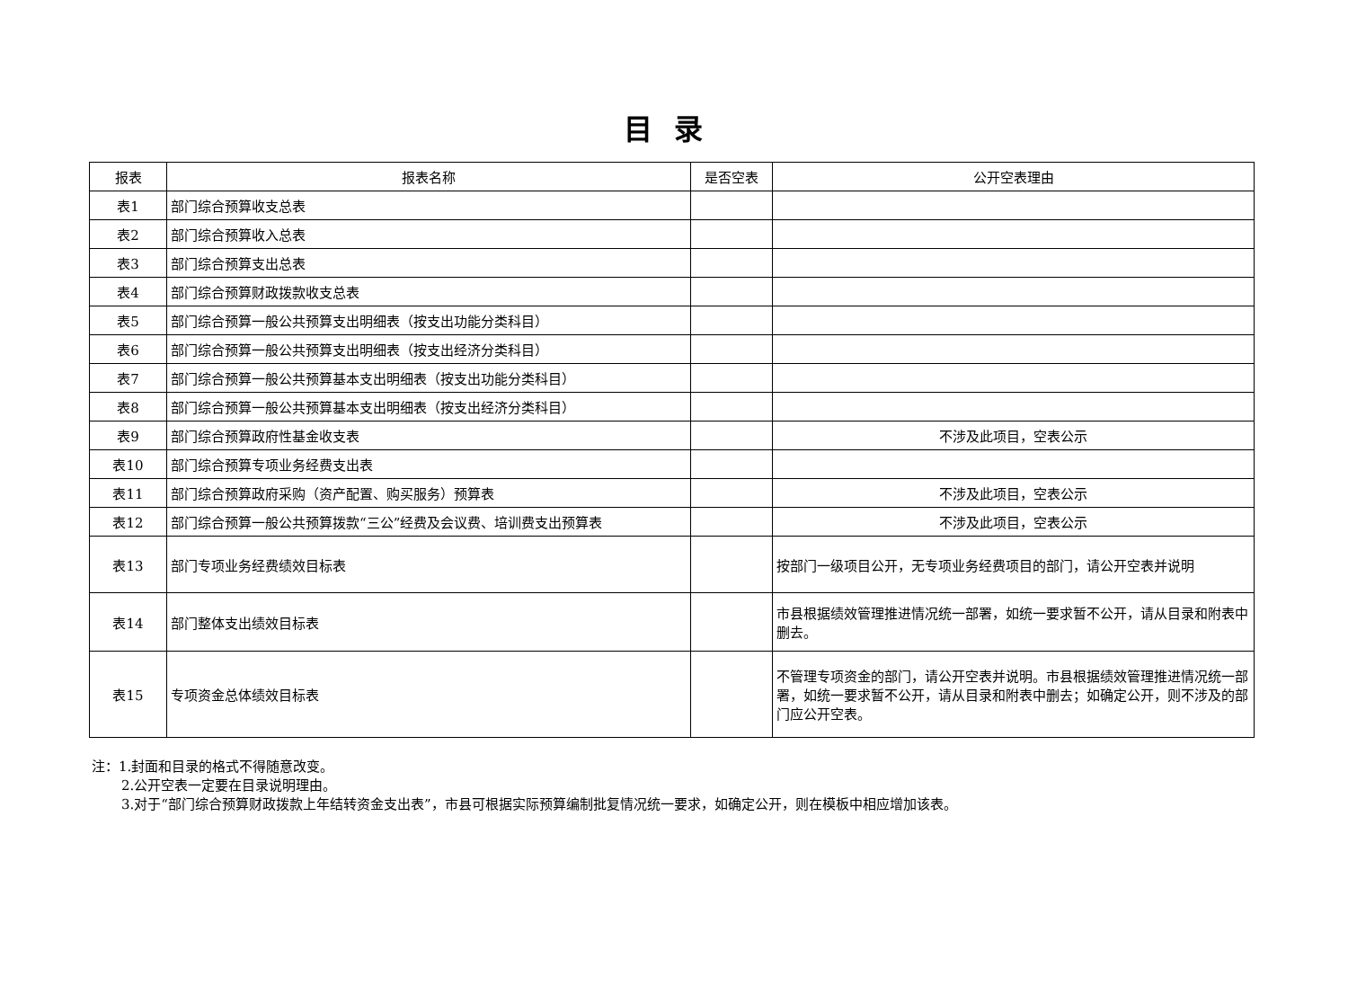目录
| 报表 | 报表名称 | 是否空表 | 公开空表理由 |
| --- | --- | --- | --- |
| 表1 | 部门综合预算收支总表 | | |
| 表2 | 部门综合预算收入总表 | | |
| 表3 | 部门综合预算支出总表 | | |
| 表4 | 部门综合预算财政拨款收支总表 | | |
| 表5 | 部门综合预算一般公共预算支出明细表（按支出功能分类科目） | | |
| 表6 | 部门综合预算一般公共预算支出明细表（按支出经济分类科目） | | |
| 表7 | 部门综合预算一般公共预算基本支出明细表（按支出功能分类科目） | | |
| 表8 | 部门综合预算一般公共预算基本支出明细表（按支出经济分类科目） | | |
| 表9 | 部门综合预算政府性基金收支表 | | 不涉及此项目，空表公示 |
| 表10 | 部门综合预算专项业务经费支出表 | | |
| 表11 | 部门综合预算政府采购（资产配置、购买服务）预算表 | | 不涉及此项目，空表公示 |
| 表12 | 部门综合预算一般公共预算拨款“三公”经费及会议费、培训费支出预算表 | | 不涉及此项目，空表公示 |
| 表13 | 部门专项业务经费绩效目标表 | | 按部门一级项目公开，无专项业务经费项目的部门，请公开空表并说明 |
| 表14 | 部门整体支出绩效目标表 | | 市县根据绩效管理推进情况统一部署，如统一要求暂不公开，请从目录和附表中删去。 |
| 表15 | 专项资金总体绩效目标表 | | 不管理专项资金的部门，请公开空表并说明。市县根据绩效管理推进情况统一部署，如统一要求暂不公开，请从目录和附表中删去；如确定公开，则不涉及的部门应公开空表。 |
注：1.封面和目录的格式不得随意改变。
2.公开空表一定要在目录说明理由。
3.对于“部门综合预算财政拨款上年结转资金支出表”，市县可根据实际预算编制批复情况统一要求，如确定公开，则在模板中相应增加该表。